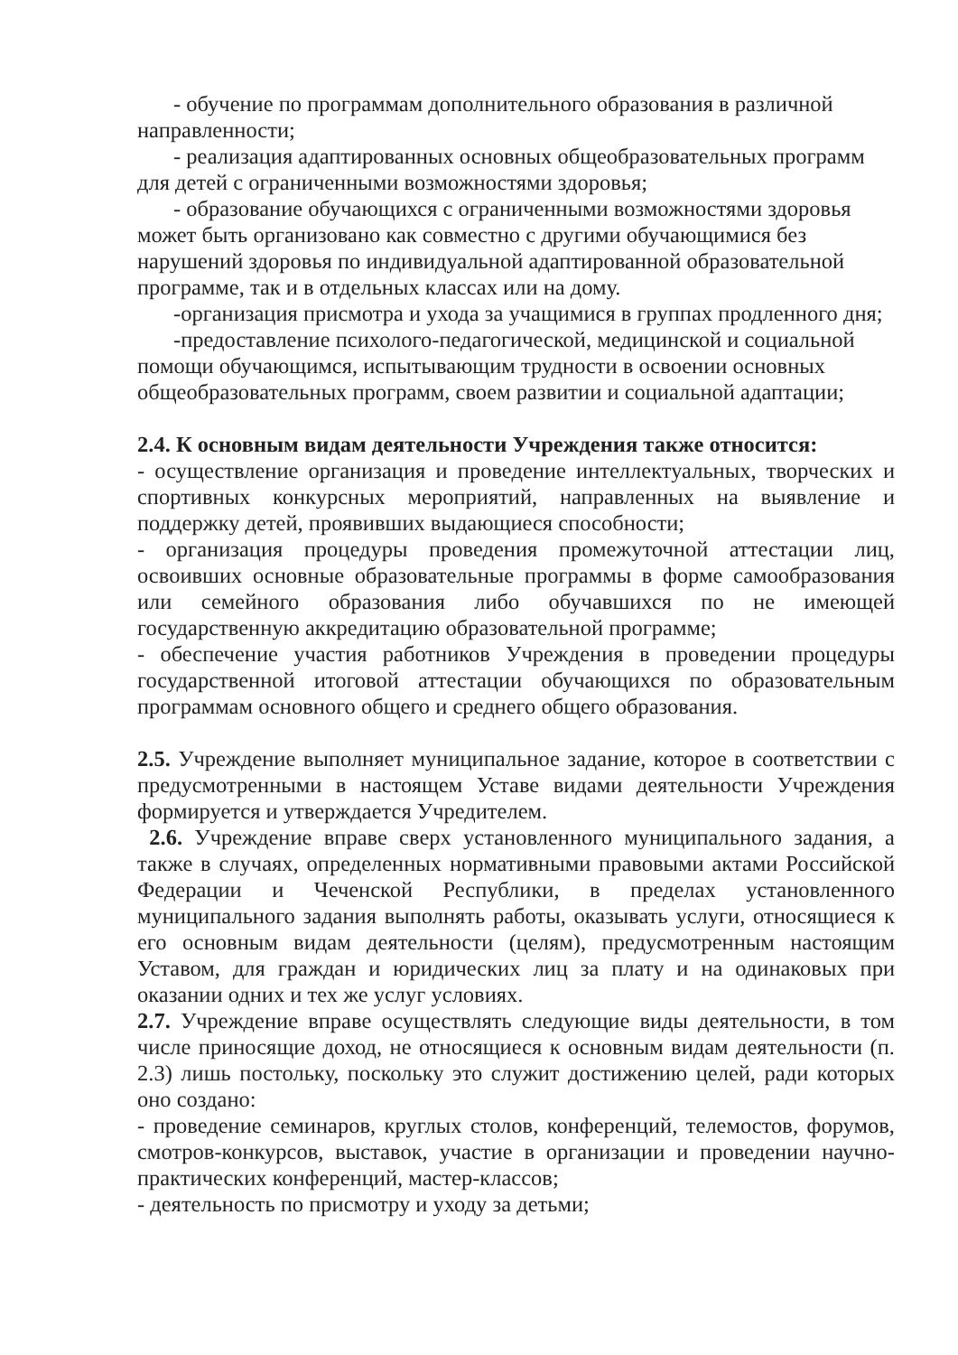- обучение по программам дополнительного образования в различной направленности;
- реализация адаптированных основных общеобразовательных программ для детей с ограниченными возможностями здоровья;
- образование обучающихся с ограниченными возможностями здоровья может быть организовано как совместно с другими обучающимися без нарушений здоровья по индивидуальной адаптированной образовательной программе, так и в отдельных классах или на дому.
-организация присмотра и ухода за учащимися в группах продленного дня;
-предоставление психолого-педагогической, медицинской и социальной помощи обучающимся, испытывающим трудности в освоении основных общеобразовательных программ, своем развитии и социальной адаптации;
2.4. К основным видам деятельности Учреждения также относится:
- осуществление организация и проведение интеллектуальных, творческих и спортивных конкурсных мероприятий, направленных на выявление и поддержку детей, проявивших выдающиеся способности;
- организация процедуры проведения промежуточной аттестации лиц, освоивших основные образовательные программы в форме самообразования или семейного образования либо обучавшихся по не имеющей государственную аккредитацию образовательной программе;
- обеспечение участия работников Учреждения в проведении процедуры государственной итоговой аттестации обучающихся по образовательным программам основного общего и среднего общего образования.
2.5. Учреждение выполняет муниципальное задание, которое в соответствии с предусмотренными в настоящем Уставе видами деятельности Учреждения формируется и утверждается Учредителем.
2.6. Учреждение вправе сверх установленного муниципального задания, а также в случаях, определенных нормативными правовыми актами Российской Федерации и Чеченской Республики, в пределах установленного муниципального задания выполнять работы, оказывать услуги, относящиеся к его основным видам деятельности (целям), предусмотренным настоящим Уставом, для граждан и юридических лиц за плату и на одинаковых при оказании одних и тех же услуг условиях.
2.7. Учреждение вправе осуществлять следующие виды деятельности, в том числе приносящие доход, не относящиеся к основным видам деятельности (п. 2.3) лишь постольку, поскольку это служит достижению целей, ради которых оно создано:
- проведение семинаров, круглых столов, конференций, телемостов, форумов, смотров-конкурсов, выставок, участие в организации и проведении научно-практических конференций, мастер-классов;
- деятельность по присмотру и уходу за детьми;